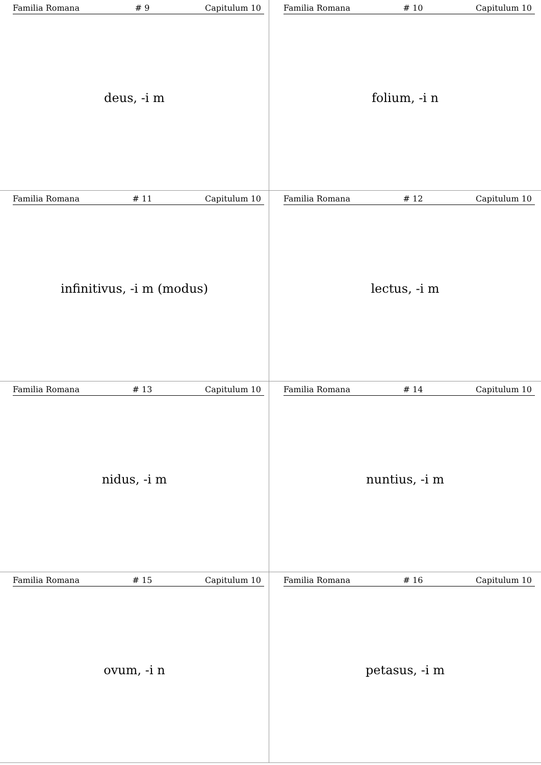Familia Romana # 9 Capitulum 10
deus, -i m
Familia Romana # 10 Capitulum 10
folium, -i n
Familia Romana # 11 Capitulum 10
infinitivus, -i m (modus)
Familia Romana # 12 Capitulum 10
lectus, -i m
Familia Romana # 13 Capitulum 10
nidus, -i m
Familia Romana # 14 Capitulum 10
nuntius, -i m
Familia Romana # 15 Capitulum 10
ovum, -i n
Familia Romana # 16 Capitulum 10
petasus, -i m